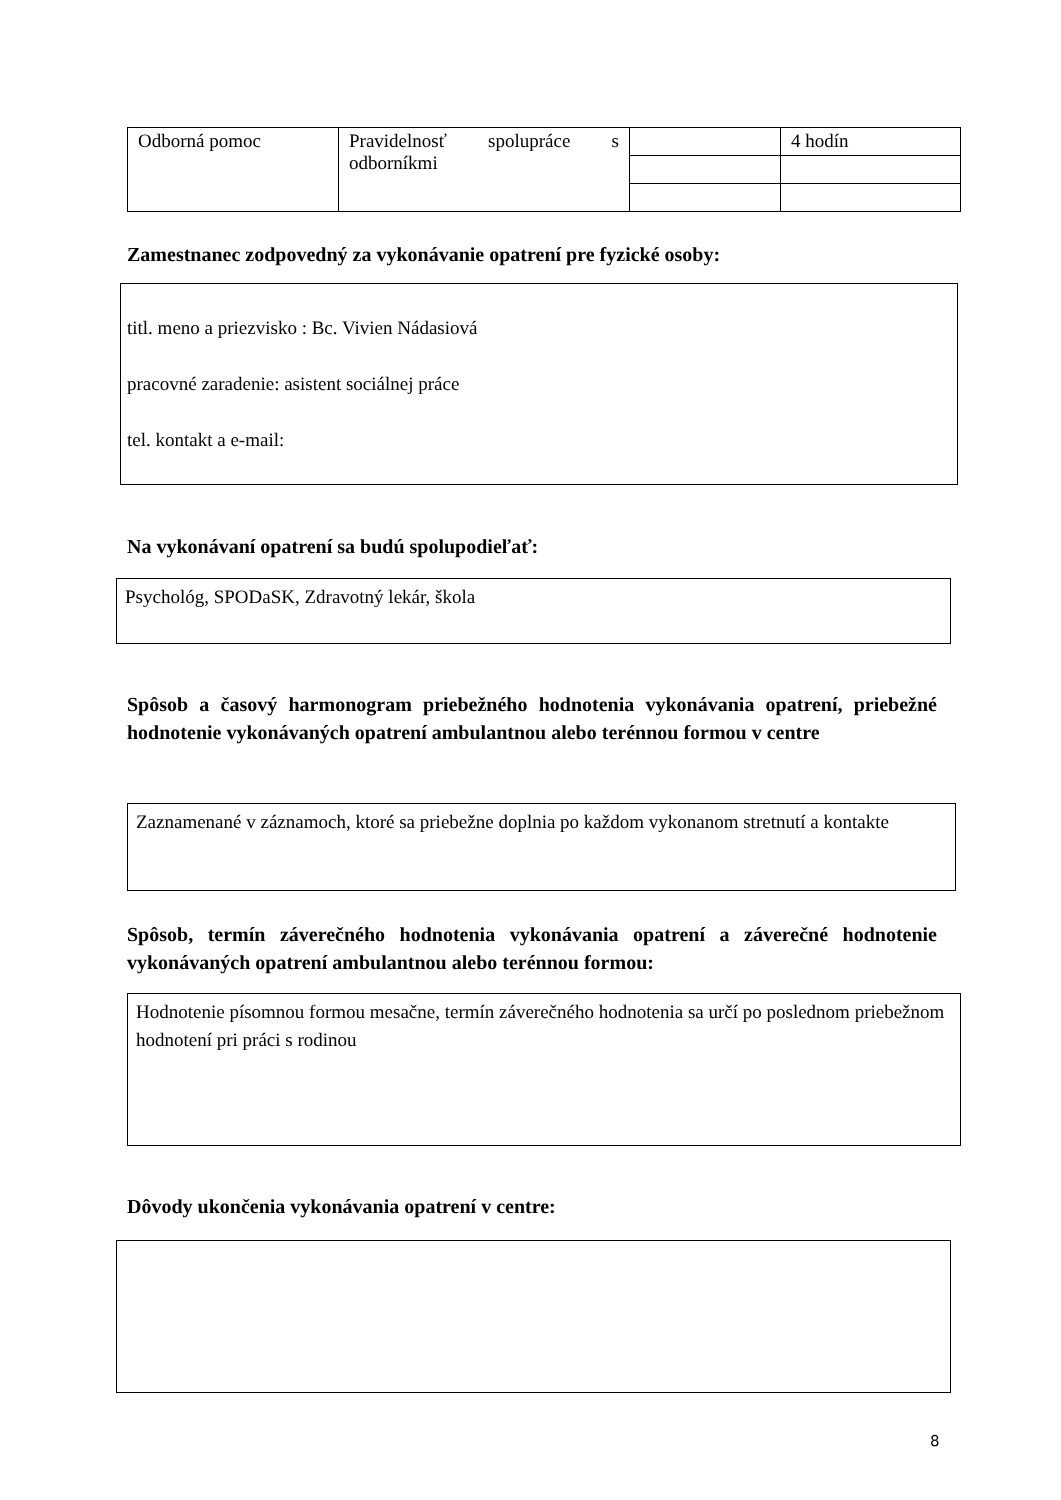| Odborná pomoc | Pravidelnosť spolupráce s odborníkmi | | 4 hodín |
Zamestnanec zodpovedný za vykonávanie opatrení pre fyzické osoby:
titl. meno a priezvisko : Bc. Vivien Nádasiová
pracovné zaradenie: asistent sociálnej práce
tel. kontakt a e-mail:
Na vykonávaní opatrení sa budú spolupodieľať:
Psychológ, SPODaSK, Zdravotný lekár, škola
Spôsob a časový harmonogram priebežného hodnotenia vykonávania opatrení, priebežné hodnotenie vykonávaných opatrení ambulantnou alebo terénnou formou v centre
Zaznamenané v záznamoch, ktoré sa priebežne doplnia po každom vykonanom stretnutí a kontakte
Spôsob, termín záverečného hodnotenia vykonávania opatrení a záverečné hodnotenie vykonávaných opatrení ambulantnou alebo terénnou formou:
Hodnotenie písomnou formou mesačne, termín záverečného hodnotenia sa určí po poslednom priebežnom hodnotení pri práci s rodinou
Dôvody ukončenia vykonávania opatrení v centre:
8